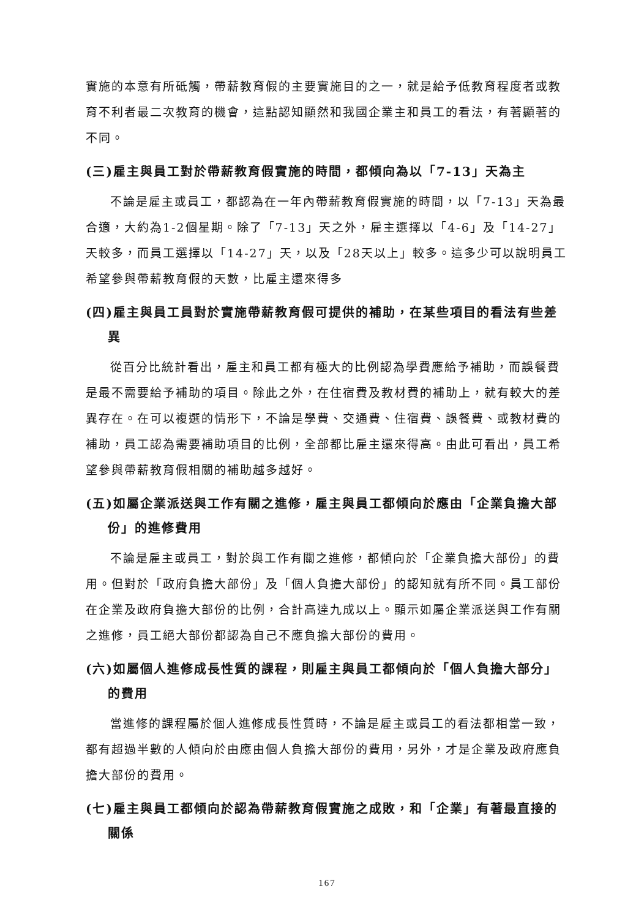實施的本意有所砥觸，帶薪教育假的主要實施目的之一，就是給予低教育程度者或教育不利者最二次教育的機會，這點認知顯然和我國企業主和員工的看法，有著顯著的不同。
(三)雇主與員工對於帶薪教育假實施的時間，都傾向為以「7-13」天為主
不論是雇主或員工，都認為在一年內帶薪教育假實施的時間，以「7-13」天為最合適，大約為1-2個星期。除了「7-13」天之外，雇主選擇以「4-6」及「14-27」天較多，而員工選擇以「14-27」天，以及「28天以上」較多。這多少可以說明員工希望參與帶薪教育假的天數，比雇主還來得多
(四)雇主與員工員對於實施帶薪教育假可提供的補助，在某些項目的看法有些差異
從百分比統計看出，雇主和員工都有極大的比例認為學費應給予補助，而誤餐費是最不需要給予補助的項目。除此之外，在住宿費及教材費的補助上，就有較大的差異存在。在可以複選的情形下，不論是學費、交通費、住宿費、誤餐費、或教材費的補助，員工認為需要補助項目的比例，全部都比雇主還來得高。由此可看出，員工希望參與帶薪教育假相關的補助越多越好。
(五)如屬企業派送與工作有關之進修，雇主與員工都傾向於應由「企業負擔大部份」的進修費用
不論是雇主或員工，對於與工作有關之進修，都傾向於「企業負擔大部份」的費用。但對於「政府負擔大部份」及「個人負擔大部份」的認知就有所不同。員工部份在企業及政府負擔大部份的比例，合計高達九成以上。顯示如屬企業派送與工作有關之進修，員工絕大部份都認為自己不應負擔大部份的費用。
(六)如屬個人進修成長性質的課程，則雇主與員工都傾向於「個人負擔大部分」的費用
當進修的課程屬於個人進修成長性質時，不論是雇主或員工的看法都相當一致，都有超過半數的人傾向於由應由個人負擔大部份的費用，另外，才是企業及政府應負擔大部份的費用。
(七)雇主與員工都傾向於認為帶薪教育假實施之成敗，和「企業」有著最直接的關係
167